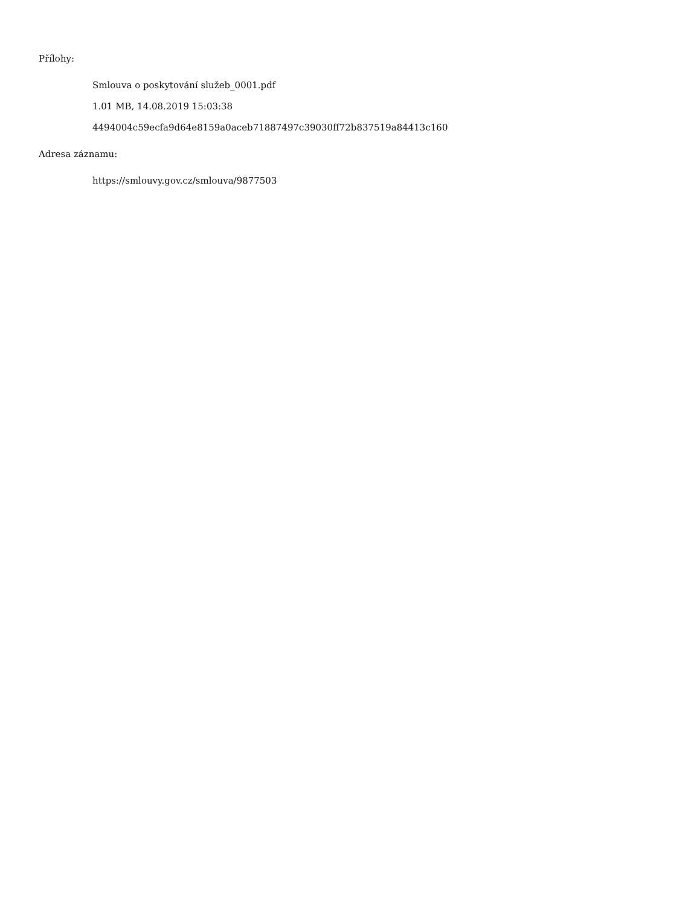Přílohy:
Smlouva o poskytování služeb_0001.pdf
1.01 MB, 14.08.2019 15:03:38
4494004c59ecfa9d64e8159a0aceb71887497c39030ff72b837519a84413c160
Adresa záznamu:
https://smlouvy.gov.cz/smlouva/9877503